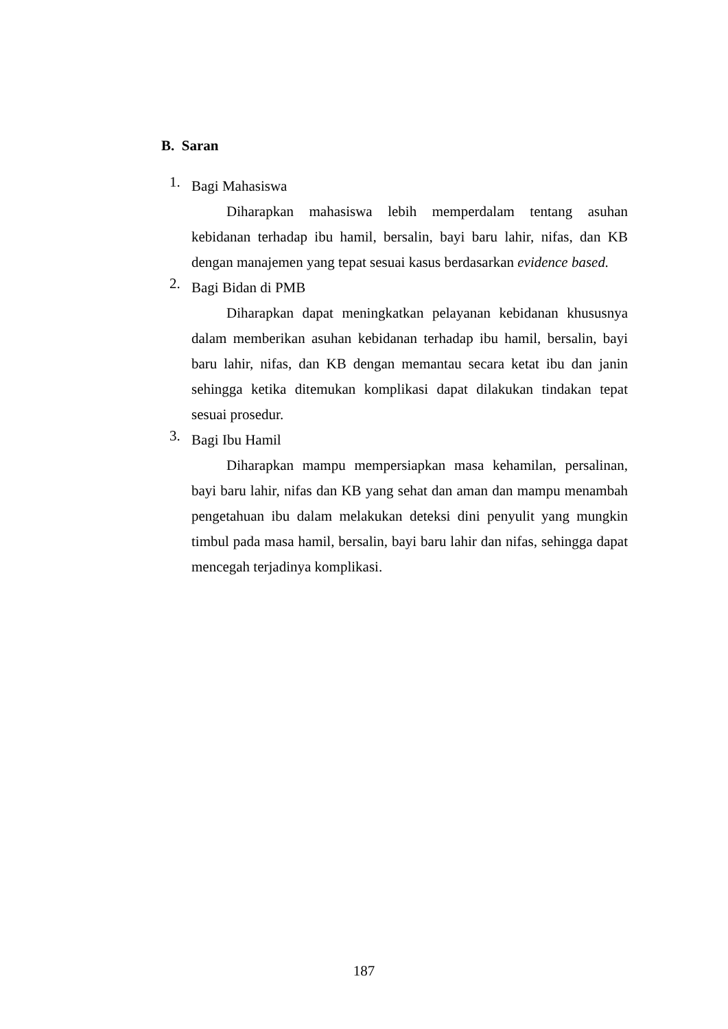B. Saran
1.
Bagi Mahasiswa
Diharapkan mahasiswa lebih memperdalam tentang asuhan kebidanan terhadap ibu hamil, bersalin, bayi baru lahir, nifas, dan KB dengan manajemen yang tepat sesuai kasus berdasarkan evidence based.
2.
Bagi Bidan di PMB
Diharapkan dapat meningkatkan pelayanan kebidanan khususnya dalam memberikan asuhan kebidanan terhadap ibu hamil, bersalin, bayi baru lahir, nifas, dan KB dengan memantau secara ketat ibu dan janin sehingga ketika ditemukan komplikasi dapat dilakukan tindakan tepat sesuai prosedur.
3.
Bagi Ibu Hamil
Diharapkan mampu mempersiapkan masa kehamilan, persalinan, bayi baru lahir, nifas dan KB yang sehat dan aman dan mampu menambah pengetahuan ibu dalam melakukan deteksi dini penyulit yang mungkin timbul pada masa hamil, bersalin, bayi baru lahir dan nifas, sehingga dapat mencegah terjadinya komplikasi.
187